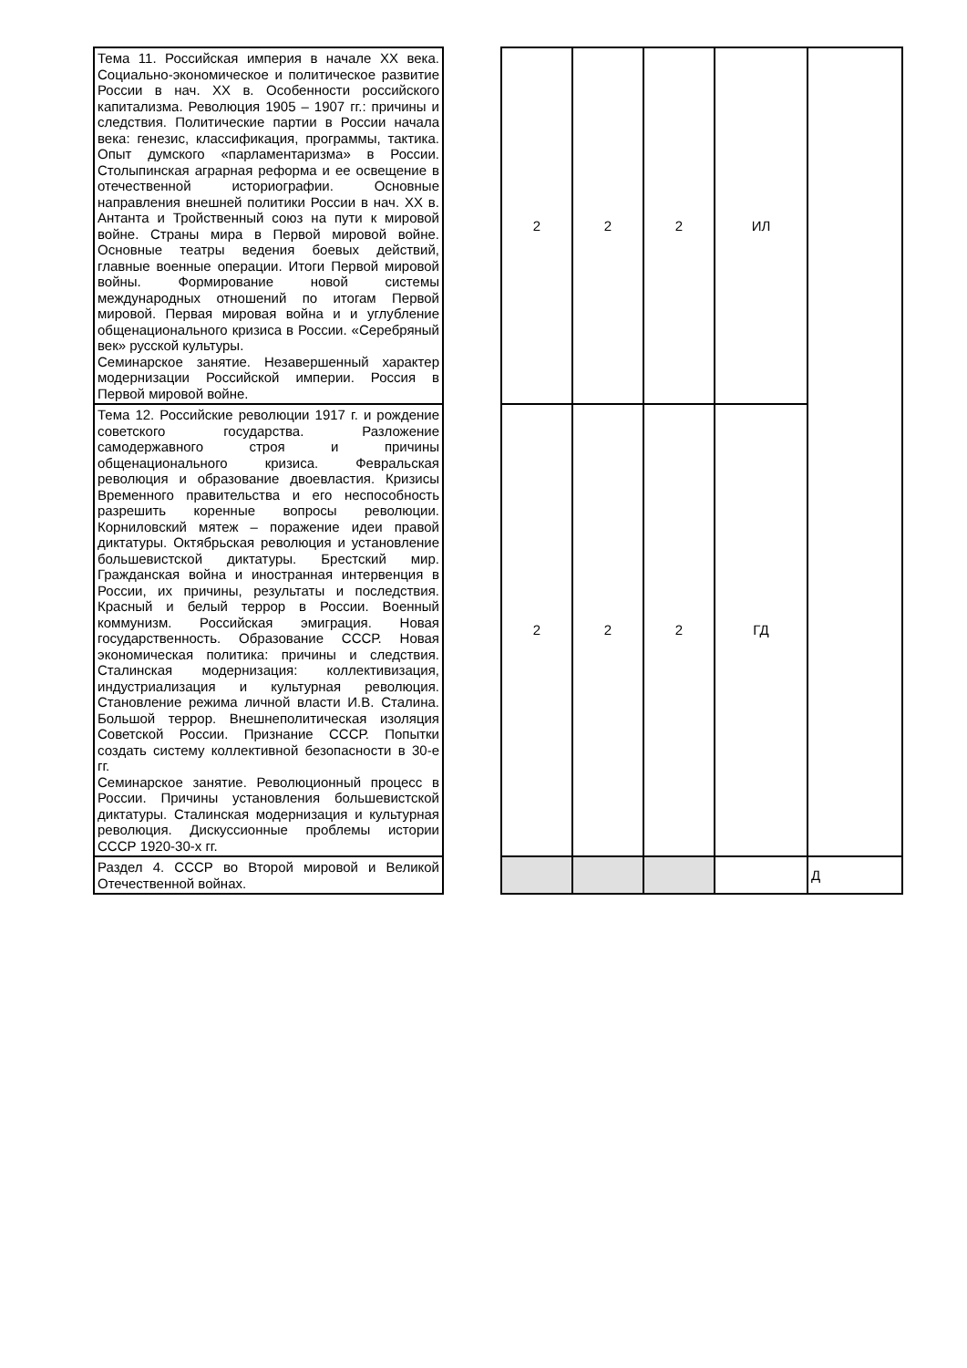| Тема 11. Российская империя в начале XX века. Социально-экономическое и политическое развитие России в нач. XX в. Особенности российского капитализма. Революция 1905 – 1907 гг.: причины и следствия. Политические партии в России начала века: генезис, классификация, программы, тактика. Опыт думского «парламентаризма» в России. Столыпинская аграрная реформа и ее освещение в отечественной историографии. Основные направления внешней политики России в нач. XX в. Антанта и Тройственный союз на пути к мировой войне. Страны мира в Первой мировой войне. Основные театры ведения боевых действий, главные военные операции. Итоги Первой мировой войны. Формирование новой системы международных отношений по итогам Первой мировой. Первая мировая война и и углубление общенационального кризиса в России. «Серебряный век» русской культуры. Семинарское занятие. Незавершенный характер модернизации Российской империи. Россия в Первой мировой войне. | | 2 | 2 | 2 | ИЛ | |
| Тема 12. Российские революции 1917 г. и рождение советского государства. Разложение самодержавного строя и причины общенационального кризиса. Февральская революция и образование двоевластия. Кризисы Временного правительства и его неспособность разрешить коренные вопросы революции. Корниловский мятеж – поражение идеи правой диктатуры. Октябрьская революция и установление большевистской диктатуры. Брестский мир. Гражданская война и иностранная интервенция в России, их причины, результаты и последствия. Красный и белый террор в России. Военный коммунизм. Российская эмиграция. Новая государственность. Образование СССР. Новая экономическая политика: причины и следствия. Сталинская модернизация: коллективизация, индустриализация и культурная революция. Становление режима личной власти И.В. Сталина. Большой террор. Внешнеполитическая изоляция Советской России. Признание СССР. Попытки создать систему коллективной безопасности в 30-е гг. Семинарское занятие. Революционный процесс в России. Причины установления большевистской диктатуры. Сталинская модернизация и культурная революция. Дискуссионные проблемы истории СССР 1920-30-х гг. | | 2 | 2 | 2 | ГД | |
| Раздел 4. СССР во Второй мировой и Великой Отечественной войнах. | | | | | | Д |